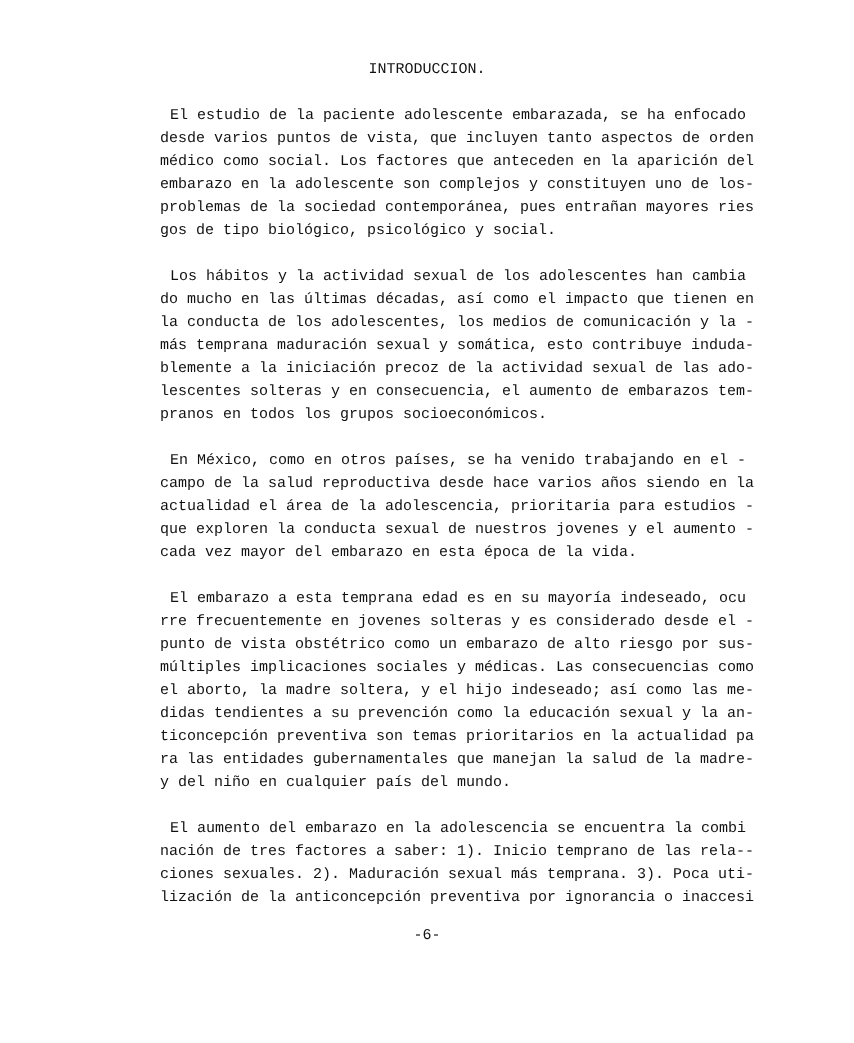INTRODUCCION.
El estudio de la paciente adolescente embarazada, se ha enfocado
desde varios puntos de vista, que incluyen tanto aspectos de orden
médico como social. Los factores que anteceden en la aparición del
embarazo en la adolescente son complejos y constituyen uno de los-
problemas de la sociedad contemporánea, pues entrañan mayores ries
gos de tipo biológico, psicológico y social.
Los hábitos y la actividad sexual de los adolescentes han cambia
do mucho en las últimas décadas, así como el impacto que tienen en
la conducta de los adolescentes, los medios de comunicación y la -
más temprana maduración sexual y somática, esto contribuye induda-
blemente a la iniciación precoz de la actividad sexual de las ado-
lescentes solteras y en consecuencia, el aumento de embarazos tem-
pranos en todos los grupos socioeconómicos.
En México, como en otros países, se ha venido trabajando en el -
campo de la salud reproductiva desde hace varios años siendo en la
actualidad el área de la adolescencia, prioritaria para estudios -
que exploren la conducta sexual de nuestros jovenes y el aumento -
cada vez mayor del embarazo en esta época de la vida.
El embarazo a esta temprana edad es en su mayoría indeseado, ocu
rre frecuentemente en jovenes solteras y es considerado desde el -
punto de vista obstétrico como un embarazo de alto riesgo por sus-
múltiples implicaciones sociales y médicas. Las consecuencias como
el aborto, la madre soltera, y el hijo indeseado; así como las me-
didas tendientes a su prevención como la educación sexual y la an-
ticoncepción preventiva son temas prioritarios en la actualidad pa
ra las entidades gubernamentales que manejan la salud de la madre-
y del niño en cualquier país del mundo.
El aumento del embarazo en la adolescencia se encuentra la combi
nación de tres factores a saber: 1). Inicio temprano de las rela--
ciones sexuales. 2). Maduración sexual más temprana. 3). Poca uti-
lización de la anticoncepción preventiva por ignorancia o inaccesi
-6-